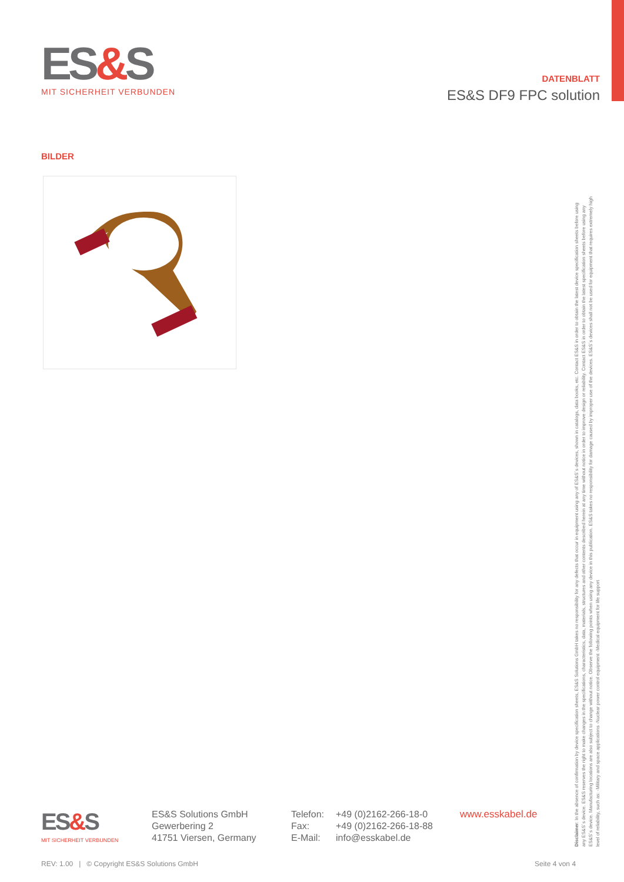ES&S
MIT SICHERHEIT VERBUNDEN
DATENBLATT
ES&S DF9 FPC solution
BILDER
Disclaimer: In the absence of confirmation by device specification sheets, ES&S Solutions GmbH takes no responsibility for any defects that occur in equipment using any of ES&S´s devices, shown in catalogs, data books, etc. Contact ES&S in order to obtain the latest device specification sheets before using any ES&S´s device. ES&S reserves the right to make changes in the specifications, characteristics, data, materials, structures and other contents described herein at any time without notice in order to improve design or reliability. Contact ES&S in order to obtain the latest specification sheets before using any ES&S´s device. Manufacturing locations are also subject to change without notice. Observe the following points when using any device in this publication. ES&S takes no responsibility for damage caused by improper use of the devices. ES&S´s devices shall not be used for equipment that requires extremely high level of reliability, such as: -Military and space applications -Nuclear power control equipment -Medical equipment for life support
ES&S
MIT SICHERHEIT VERBUNDEN
ES&S Solutions GmbH
Gewerbering 2
41751 Viersen, Germany
Telefon:
Fax:
E-Mail:
+49 (0)2162-266-18-0
+49 (0)2162-266-18-88
info@esskabel.de
www.esskabel.de
REV: 1.00 | © Copyright ES&S Solutions GmbH
Seite 4 von 4